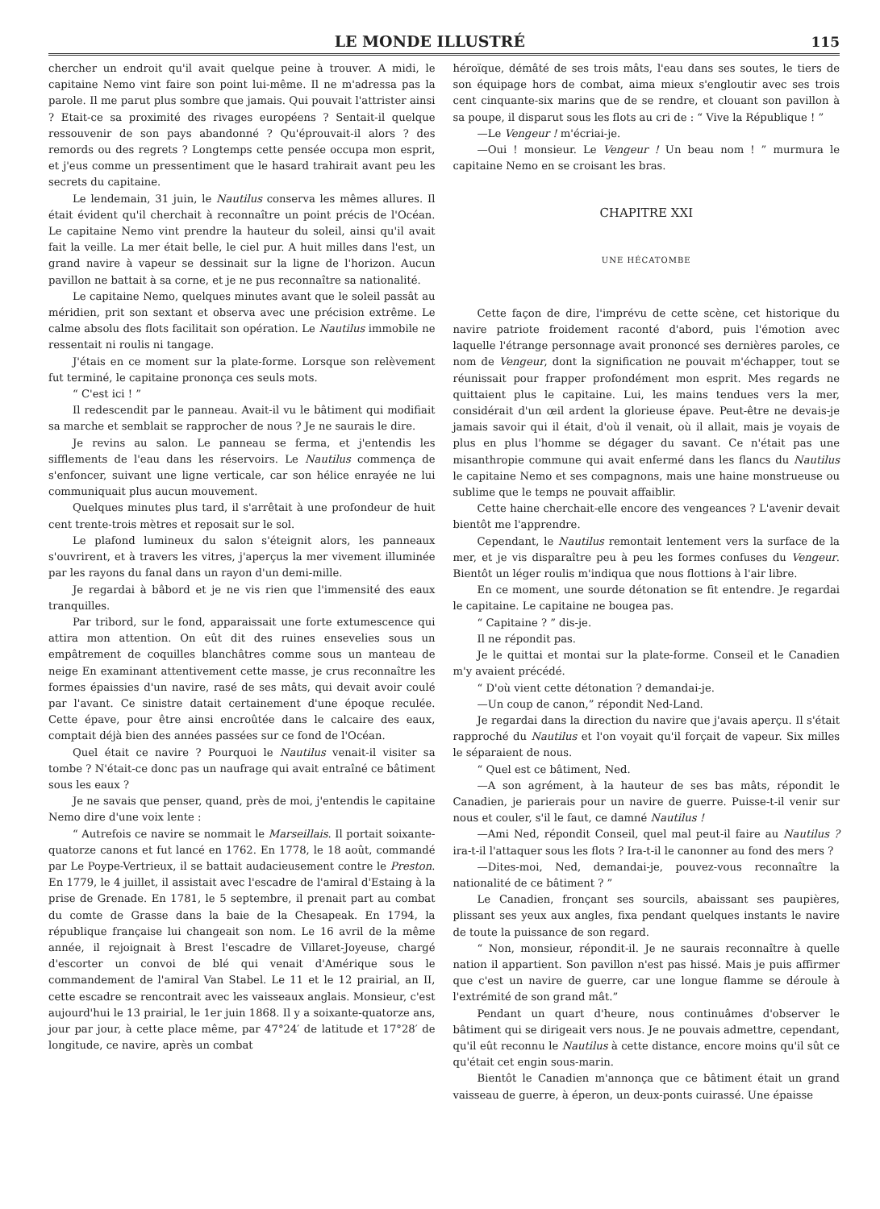LE MONDE ILLUSTRÉ 115
chercher un endroit qu'il avait quelque peine à trouver. A midi, le capitaine Nemo vint faire son point lui-même. Il ne m'adressa pas la parole. Il me parut plus sombre que jamais. Qui pouvait l'attrister ainsi ? Etait-ce sa proximité des rivages européens ? Sentait-il quelque ressouvenir de son pays abandonné ? Qu'éprouvait-il alors ? des remords ou des regrets ? Longtemps cette pensée occupa mon esprit, et j'eus comme un pressentiment que le hasard trahirait avant peu les secrets du capitaine.
Le lendemain, 31 juin, le Nautilus conserva les mêmes allures. Il était évident qu'il cherchait à reconnaître un point précis de l'Océan. Le capitaine Nemo vint prendre la hauteur du soleil, ainsi qu'il avait fait la veille. La mer était belle, le ciel pur. A huit milles dans l'est, un grand navire à vapeur se dessinait sur la ligne de l'horizon. Aucun pavillon ne battait à sa corne, et je ne pus reconnaître sa nationalité.
Le capitaine Nemo, quelques minutes avant que le soleil passât au méridien, prit son sextant et observa avec une précision extrême. Le calme absolu des flots facilitait son opération. Le Nautilus immobile ne ressentait ni roulis ni tangage.
J'étais en ce moment sur la plate-forme. Lorsque son relèvement fut terminé, le capitaine prononça ces seuls mots.
“ C'est ici ! ”
Il redescendit par le panneau. Avait-il vu le bâtiment qui modifiait sa marche et semblait se rapprocher de nous ? Je ne saurais le dire.
Je revins au salon. Le panneau se ferma, et j'entendis les sifflements de l'eau dans les réservoirs. Le Nautilus commença de s'enfoncer, suivant une ligne verticale, car son hélice enrayée ne lui communiquait plus aucun mouvement.
Quelques minutes plus tard, il s'arrêtait à une profondeur de huit cent trente-trois mètres et reposait sur le sol.
Le plafond lumineux du salon s'éteignit alors, les panneaux s'ouvrirent, et à travers les vitres, j'aperçus la mer vivement illuminée par les rayons du fanal dans un rayon d'un demi-mille.
Je regardai à bâbord et je ne vis rien que l'immensité des eaux tranquilles.
Par tribord, sur le fond, apparaissait une forte extumescence qui attira mon attention. On eût dit des ruines ensevelies sous un empâtrement de coquilles blanchâtres comme sous un manteau de neige En examinant attentivement cette masse, je crus reconnaître les formes épaissies d'un navire, rasé de ses mâts, qui devait avoir coulé par l'avant. Ce sinistre datait certainement d'une époque reculée. Cette épave, pour être ainsi encroûtée dans le calcaire des eaux, comptait déjà bien des années passées sur ce fond de l'Océan.
Quel était ce navire ? Pourquoi le Nautilus venait-il visiter sa tombe ? N'était-ce donc pas un naufrage qui avait entraîné ce bâtiment sous les eaux ?
Je ne savais que penser, quand, près de moi, j'entendis le capitaine Nemo dire d'une voix lente :
“ Autrefois ce navire se nommait le Marseillais. Il portait soixante-quatorze canons et fut lancé en 1762. En 1778, le 18 août, commandé par Le Poype-Vertrieux, il se battait audacieusement contre le Preston. En 1779, le 4 juillet, il assistait avec l'escadre de l'amiral d'Estaing à la prise de Grenade. En 1781, le 5 septembre, il prenait part au combat du comte de Grasse dans la baie de la Chesapeak. En 1794, la république française lui changeait son nom. Le 16 avril de la même année, il rejoignait à Brest l'escadre de Villaret-Joyeuse, chargé d'escorter un convoi de blé qui venait d'Amérique sous le commandement de l'amiral Van Stabel. Le 11 et le 12 prairial, an II, cette escadre se rencontrait avec les vaisseaux anglais. Monsieur, c'est aujourd'hui le 13 prairial, le 1er juin 1868. Il y a soixante-quatorze ans, jour par jour, à cette place même, par 47°24′ de latitude et 17°28′ de longitude, ce navire, après un combat
héroïque, démâté de ses trois mâts, l'eau dans ses soutes, le tiers de son équipage hors de combat, aima mieux s'engloutir avec ses trois cent cinquante-six marins que de se rendre, et clouant son pavillon à sa poupe, il disparut sous les flots au cri de : “ Vive la République ! ”
—Le Vengeur ! m'écriai-je.
—Oui ! monsieur. Le Vengeur ! Un beau nom ! ” murmura le capitaine Nemo en se croisant les bras.
CHAPITRE XXI
UNE HÉCATOMBE
Cette façon de dire, l'imprévu de cette scène, cet historique du navire patriote froidement raconté d'abord, puis l'émotion avec laquelle l'étrange personnage avait prononcé ses dernières paroles, ce nom de Vengeur, dont la signification ne pouvait m'échapper, tout se réunissait pour frapper profondément mon esprit. Mes regards ne quittaient plus le capitaine. Lui, les mains tendues vers la mer, considérait d'un œil ardent la glorieuse épave. Peut-être ne devais-je jamais savoir qui il était, d'où il venait, où il allait, mais je voyais de plus en plus l'homme se dégager du savant. Ce n'était pas une misanthropie commune qui avait enfermé dans les flancs du Nautilus le capitaine Nemo et ses compagnons, mais une haine monstrueuse ou sublime que le temps ne pouvait affaiblir.
Cette haine cherchait-elle encore des vengeances ? L'avenir devait bientôt me l'apprendre.
Cependant, le Nautilus remontait lentement vers la surface de la mer, et je vis disparaître peu à peu les formes confuses du Vengeur. Bientôt un léger roulis m'indiqua que nous flottions à l'air libre.
En ce moment, une sourde détonation se fit entendre. Je regardai le capitaine. Le capitaine ne bougea pas.
“ Capitaine ? ” dis-je.
Il ne répondit pas.
Je le quittai et montai sur la plate-forme. Conseil et le Canadien m'y avaient précédé.
“ D'où vient cette détonation ? demandai-je.
—Un coup de canon,” répondit Ned-Land.
Je regardai dans la direction du navire que j'avais aperçu. Il s'était rapproché du Nautilus et l'on voyait qu'il forçait de vapeur. Six milles le séparaient de nous.
“ Quel est ce bâtiment, Ned.
—A son agrément, à la hauteur de ses bas mâts, répondit le Canadien, je parierais pour un navire de guerre. Puisse-t-il venir sur nous et couler, s'il le faut, ce damné Nautilus !
—Ami Ned, répondit Conseil, quel mal peut-il faire au Nautilus ? ira-t-il l'attaquer sous les flots ? Ira-t-il le canonner au fond des mers ?
—Dites-moi, Ned, demandai-je, pouvez-vous reconnaître la nationalité de ce bâtiment ? ”
Le Canadien, fronçant ses sourcils, abaissant ses paupières, plissant ses yeux aux angles, fixa pendant quelques instants le navire de toute la puissance de son regard.
“ Non, monsieur, répondit-il. Je ne saurais reconnaître à quelle nation il appartient. Son pavillon n'est pas hissé. Mais je puis affirmer que c'est un navire de guerre, car une longue flamme se déroule à l'extrémité de son grand mât.”
Pendant un quart d'heure, nous continuâmes d'observer le bâtiment qui se dirigeait vers nous. Je ne pouvais admettre, cependant, qu'il eût reconnu le Nautilus à cette distance, encore moins qu'il sût ce qu'était cet engin sous-marin.
Bientôt le Canadien m'annonça que ce bâtiment était un grand vaisseau de guerre, à éperon, un deux-ponts cuirassé. Une épaisse